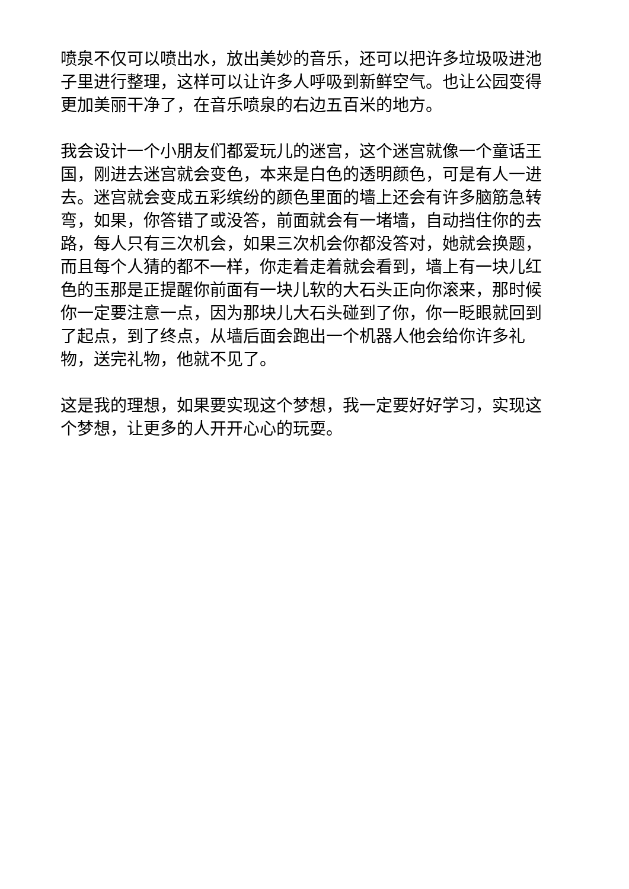喷泉不仅可以喷出水，放出美妙的音乐，还可以把许多垃圾吸进池子里进行整理，这样可以让许多人呼吸到新鲜空气。也让公园变得更加美丽干净了，在音乐喷泉的右边五百米的地方。
我会设计一个小朋友们都爱玩儿的迷宫，这个迷宫就像一个童话王国，刚进去迷宫就会变色，本来是白色的透明颜色，可是有人一进去。迷宫就会变成五彩缤纷的颜色里面的墙上还会有许多脑筋急转弯，如果，你答错了或没答，前面就会有一堵墙，自动挡住你的去路，每人只有三次机会，如果三次机会你都没答对，她就会换题，而且每个人猜的都不一样，你走着走着就会看到，墙上有一块儿红色的玉那是正提醒你前面有一块儿软的大石头正向你滚来，那时候你一定要注意一点，因为那块儿大石头碰到了你，你一眨眼就回到了起点，到了终点，从墙后面会跑出一个机器人他会给你许多礼物，送完礼物，他就不见了。
这是我的理想，如果要实现这个梦想，我一定要好好学习，实现这个梦想，让更多的人开开心心的玩耍。